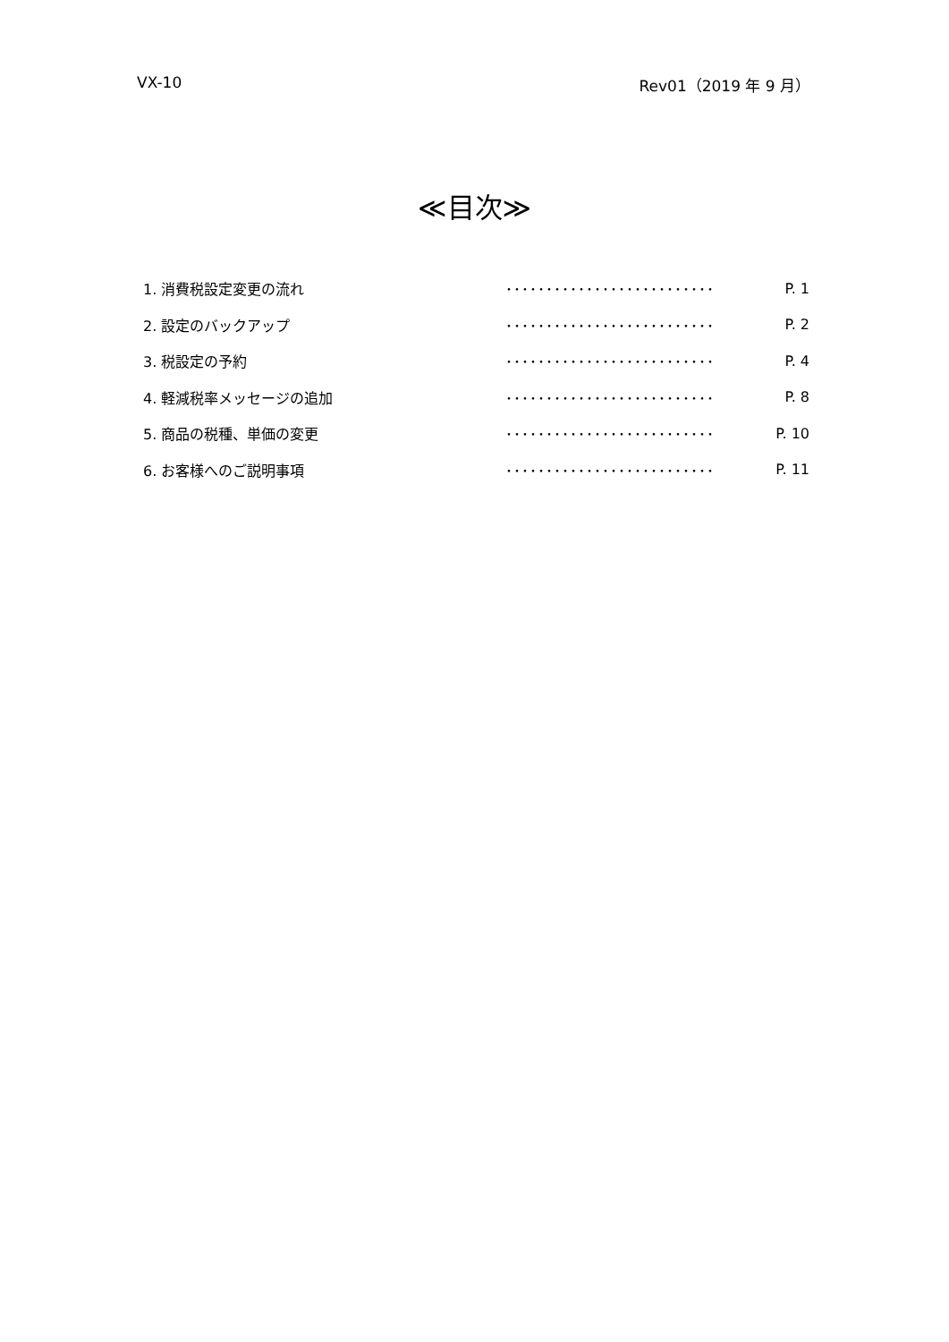VX-10 Rev01（2019 年 9 月）
≪目次≫
| 1. 消費税設定変更の流れ | ･･････････････････････････ | P. 1 |
| 2. 設定のバックアップ | ･･････････････････････････ | P. 2 |
| 3. 税設定の予約 | ･･････････････････････････ | P. 4 |
| 4. 軽減税率メッセージの追加 | ･･････････････････････････ | P. 8 |
| 5. 商品の税種、単価の変更 | ･･････････････････････････ | P. 10 |
| 6. お客様へのご説明事項 | ･･････････････････････････ | P. 11 |